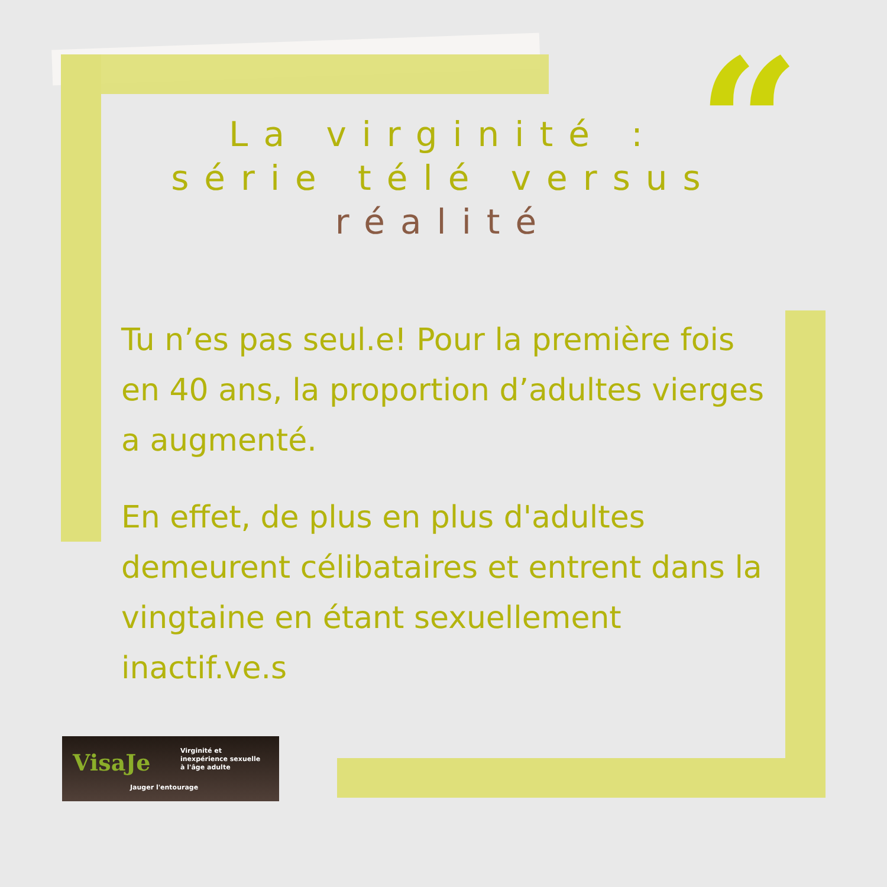“
La virginité :
série télé versus
réalité
Tu n’es pas seul.e! Pour la première fois en 40 ans, la proportion d’adultes vierges a augmenté.
En effet, de plus en plus d'adultes demeurent célibataires et entrent dans la vingtaine en étant sexuellement inactif.ve.s
VisaJe Virginité et
inexpérience sexuelle
à l'âge adulte
Jauger l'entourage